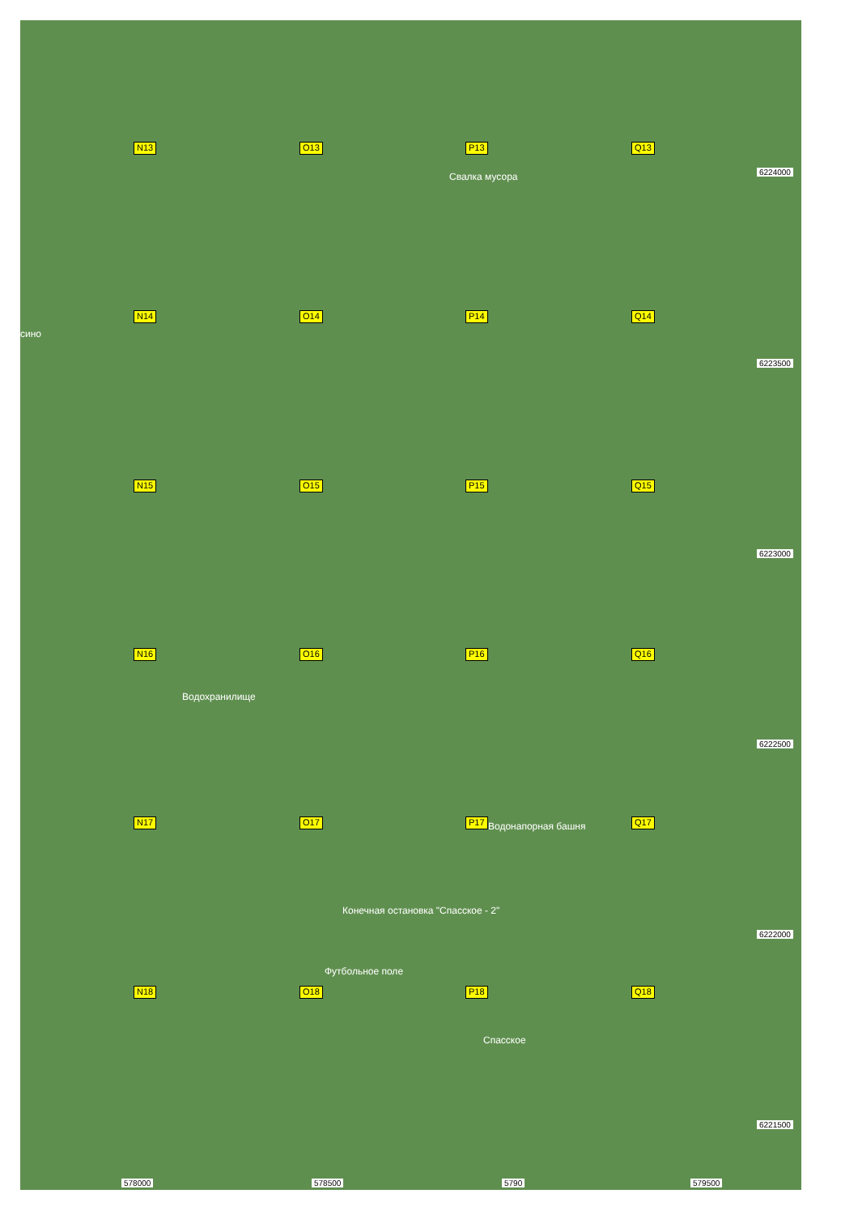N13
O13
P13
Q13
N14
O14
P14
Q14
N15
O15
P15
Q15
N16
O16
P16
Q16
N17
O17
P17
Q17
N18
O18
P18
Q18
сино
Свалка мусора
Водохранилище
Водонапорная башня
Конечная остановка "Спасское - 2"
Футбольное поле
Спасское
6224000
6223500
6223000
6222500
6222000
6221500
578000 578500 5790 579500